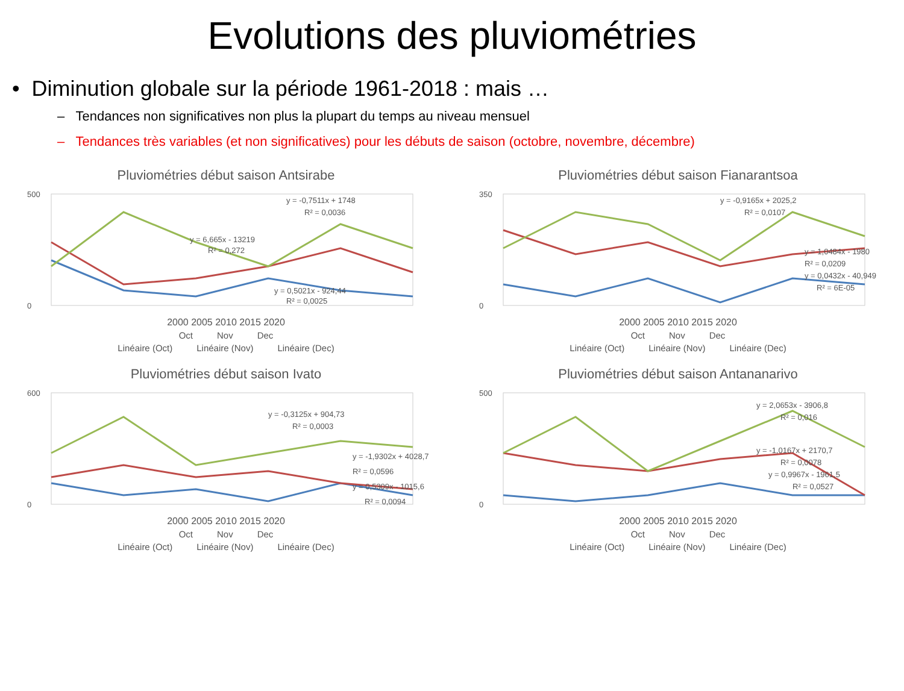Evolutions des pluviométries
• Diminution globale sur la période 1961-2018 : mais …
– Tendances non significatives non plus la plupart du temps au niveau mensuel
– Tendances très variables (et non significatives) pour les débuts de saison (octobre, novembre, décembre)
Pluviométries début saison Antsirabe
500
0
y = -0,7511x + 1748
R² = 0,0036
y = 6,665x - 13219
R² = 0,272
y = 0,5021x - 924,44
R² = 0,0025
2000 2005 2010 2015 2020
Oct Nov Dec
Linéaire (Oct) Linéaire (Nov) Linéaire (Dec)
Pluviométries début saison Fianarantsoa
350
0
y = -0,9165x + 2025,2
R² = 0,0107
y = 1,0484x - 1980
R² = 0,0209
y = 0,0432x - 40,949
R² = 6E-05
2000 2005 2010 2015 2020
Oct Nov Dec
Linéaire (Oct) Linéaire (Nov) Linéaire (Dec)
Pluviométries début saison Ivato
600
0
y = -0,3125x + 904,73
R² = 0,0003
y = -1,9302x + 4028,7
R² = 0,0596
y = 0,5309x - 1015,6
R² = 0,0094
2000 2005 2010 2015 2020
Oct Nov Dec
Linéaire (Oct) Linéaire (Nov) Linéaire (Dec)
Pluviométries début saison Antananarivo
500
0
y = 2,0653x - 3906,8
R² = 0,016
y = -1,0167x + 2170,7
R² = 0,0078
y = 0,9967x - 1961,5
R² = 0,0527
2000 2005 2010 2015 2020
Oct Nov Dec
Linéaire (Oct) Linéaire (Nov) Linéaire (Dec)